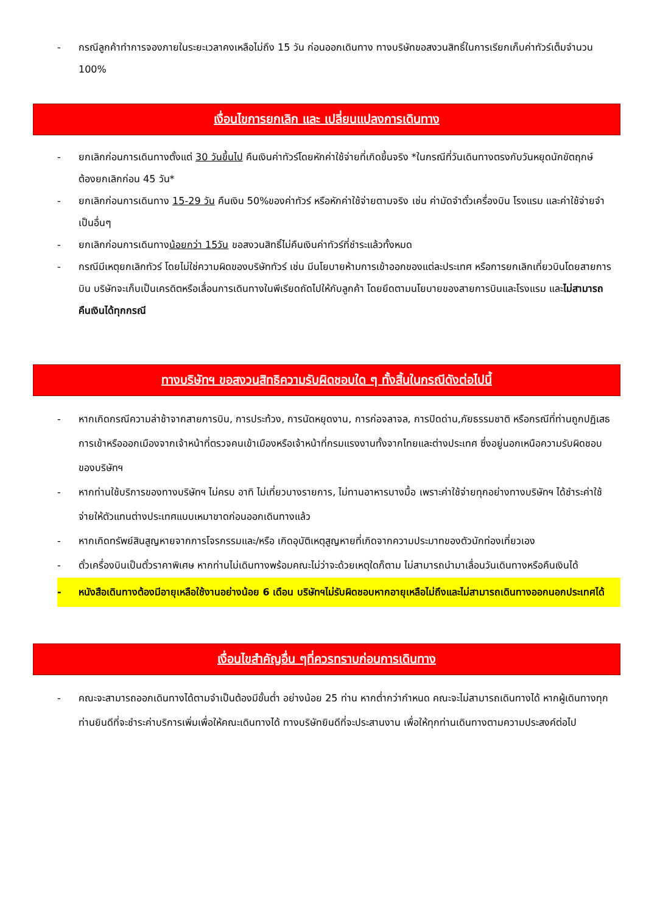- กรณีลูกค้าทำการจองภายในระยะเวลาคงเหลือไม่ถึง 15 วัน ก่อนออกเดินทาง ทางบริษัทขอสงวนสิทธิ์ในการเรียกเก็บค่าทัวร์เต็มจำนวน 100%
เงื่อนไขการยกเลิก และ เปลี่ยนแปลงการเดินทาง
- ยกเลิกก่อนการเดินทางตั้งแต่ 30 วันขึ้นไป คืนเงินค่าทัวร์โดยหักค่าใช้จ่ายที่เกิดขึ้นจริง *ในกรณีที่วันเดินทางตรงกับวันหยุดนักขัตฤกษ์ ต้องยกเลิกก่อน 45 วัน*
- ยกเลิกก่อนการเดินทาง 15-29 วัน คืนเงิน 50%ของค่าทัวร์ หรือหักค่าใช้จ่ายตามจริง เช่น ค่ามัดจำตั๋วเครื่องบิน โรงแรม และค่าใช้จ่ายจำเป็นอื่นๆ
- ยกเลิกก่อนการเดินทางน้อยกว่า 15วัน ขอสงวนสิทธิ์ไม่คืนเงินค่าทัวร์ที่ชำระแล้วทั้งหมด
- กรณีมีเหตุยกเลิกทัวร์ โดยไม่ใช่ความผิดของบริษัททัวร์ เช่น มีนโยบายห้ามการเข้าออกของแต่ละประเทศ หรือการยกเลิกเที่ยวบินโดยสายการบิน บริษัทจะเก็บเป็นเครดิตหรือเลื่อนการเดินทางในพีเรียดถัดไปให้กับลูกค้า โดยยึดตามนโยบายของสายการบินและโรงแรม และไม่สามารถคืนเงินได้ทุกกรณี
ทางบริษัทฯ ขอสงวนสิทธิความรับผิดชอบใด ๆ ทั้งสิ้นในกรณีดังต่อไปนี้
- หากเกิดกรณีความล่าช้าจากสายการบิน, การประท้วง, การนัดหยุดงาน, การก่อจลาจล, การปิดด่าน,ภัยธรรมชาติ หรือกรณีที่ท่านถูกปฏิเสธการเข้าหรือออกเมืองจากเจ้าหน้าที่ตรวจคนเข้าเมืองหรือเจ้าหน้าที่กรมแรงงานทั้งจากไทยและต่างประเทศ ซึ่งอยู่นอกเหนือความรับผิดชอบของบริษัทฯ
- หากท่านใช้บริการของทางบริษัทฯ ไม่ครบ อาทิ ไม่เที่ยวบางรายการ, ไม่ทานอาหารบางมื้อ เพราะค่าใช้จ่ายทุกอย่างทางบริษัทฯ ได้ชำระค่าใช้จ่ายให้ตัวแทนต่างประเทศแบบเหมาขาดก่อนออกเดินทางแล้ว
- หากเกิดทรัพย์สินสูญหายจากการโจรกรรมและ/หรือ เกิดอุบัติเหตุสูญหายที่เกิดจากความประมาทของตัวนักท่องเที่ยวเอง
- ตั๋วเครื่องบินเป็นตั๋วราคาพิเศษ หากท่านไม่เดินทางพร้อมคณะไม่ว่าจะด้วยเหตุใดก็ตาม ไม่สามารถนำมาเลื่อนวันเดินทางหรือคืนเงินได้
- หนังสือเดินทางต้องมีอายุเหลือใช้งานอย่างน้อย 6 เดือน บริษัทฯไม่รับผิดชอบหากอายุเหลือไม่ถึงและไม่สามารถเดินทางออกนอกประเทศได้
เงื่อนไขสำคัญอื่น ๆที่ควรทราบก่อนการเดินทาง
- คณะจะสามารถออกเดินทางได้ตามจำเป็นต้องมีขั้นต่ำ อย่างน้อย 25 ท่าน หากต่ำกว่ากำหนด คณะจะไม่สามารถเดินทางได้ หากผู้เดินทางทุกท่านยินดีที่จะชำระค่าบริการเพิ่มเพื่อให้คณะเดินทางได้ ทางบริษัทยินดีที่จะประสานงาน เพื่อให้ทุกท่านเดินทางตามความประสงค์ต่อไป